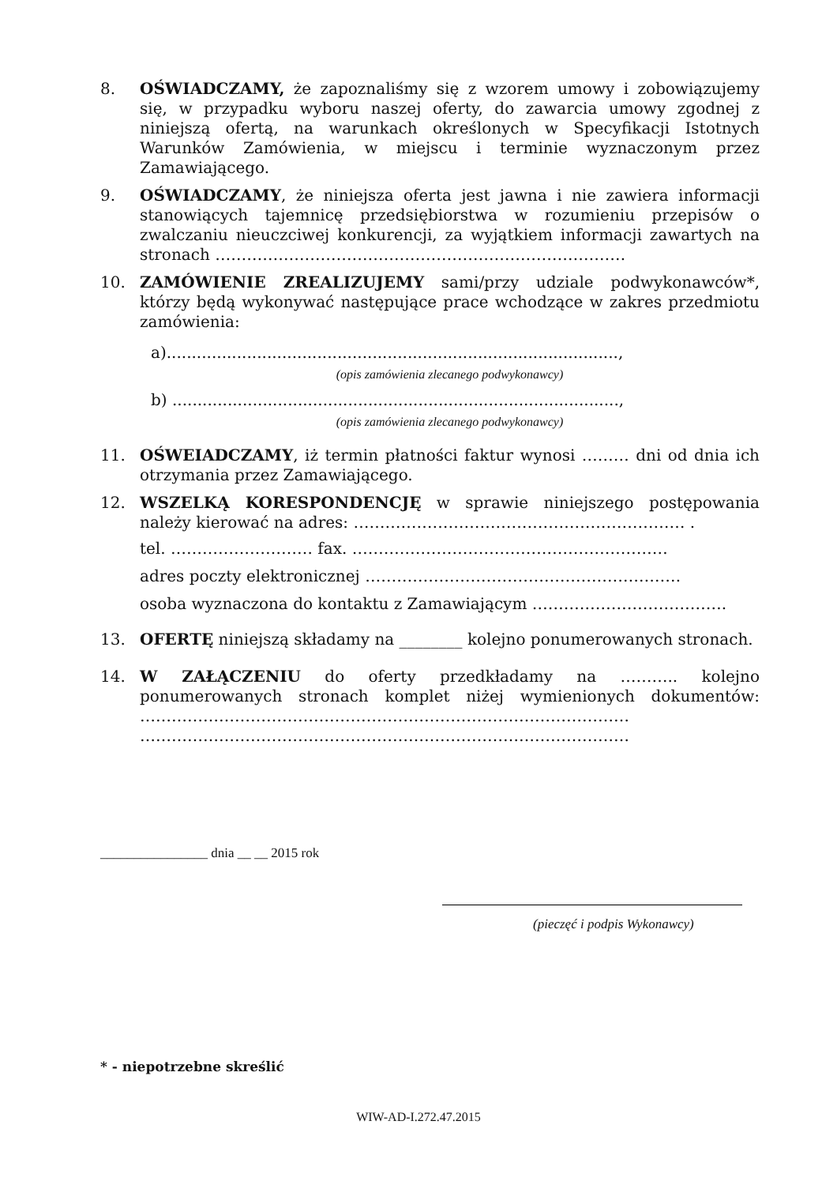8. OŚWIADCZAMY, że zapoznaliśmy się z wzorem umowy i zobowiązujemy się, w przypadku wyboru naszej oferty, do zawarcia umowy zgodnej z niniejszą ofertą, na warunkach określonych w Specyfikacji Istotnych Warunków Zamówienia, w miejscu i terminie wyznaczonym przez Zamawiającego.
9. OŚWIADCZAMY, że niniejsza oferta jest jawna i nie zawiera informacji stanowiących tajemnicę przedsiębiorstwa w rozumieniu przepisów o zwalczaniu nieuczciwej konkurencji, za wyjątkiem informacji zawartych na stronach ……………………………………………………………………
10. ZAMÓWIENIE ZREALIZUJEMY sami/przy udziale podwykonawców*, którzy będą wykonywać następujące prace wchodzące w zakres przedmiotu zamówienia:
a)..........................................................................................,
(opis zamówienia zlecanego podwykonawcy)
b) .........................................................................................,
(opis zamówienia zlecanego podwykonawcy)
11. OŚWEIADCZAMY, iż termin płatności faktur wynosi ……… dni od dnia ich otrzymania przez Zamawiającego.
12. WSZELKĄ KORESPONDENCJĘ w sprawie niniejszego postępowania należy kierować na adres: ……………………………………………………… .
tel. ……………………… fax. ……………………………………………………
adres poczty elektronicznej ……………………………………………………
osoba wyznaczona do kontaktu z Zamawiającym ……………………………….
13. OFERTĘ niniejszą składamy na ________ kolejno ponumerowanych stronach.
14. W ZAŁĄCZENIU do oferty przedkładamy na ……….. kolejno ponumerowanych stronach komplet niżej wymienionych dokumentów: ………………………………………………………………………………… …………………………………………………………………………………
________________ dnia __ __ 2015 rok
(pieczęć i podpis Wykonawcy)
* - niepotrzebne skreślić
WIW-AD-I.272.47.2015